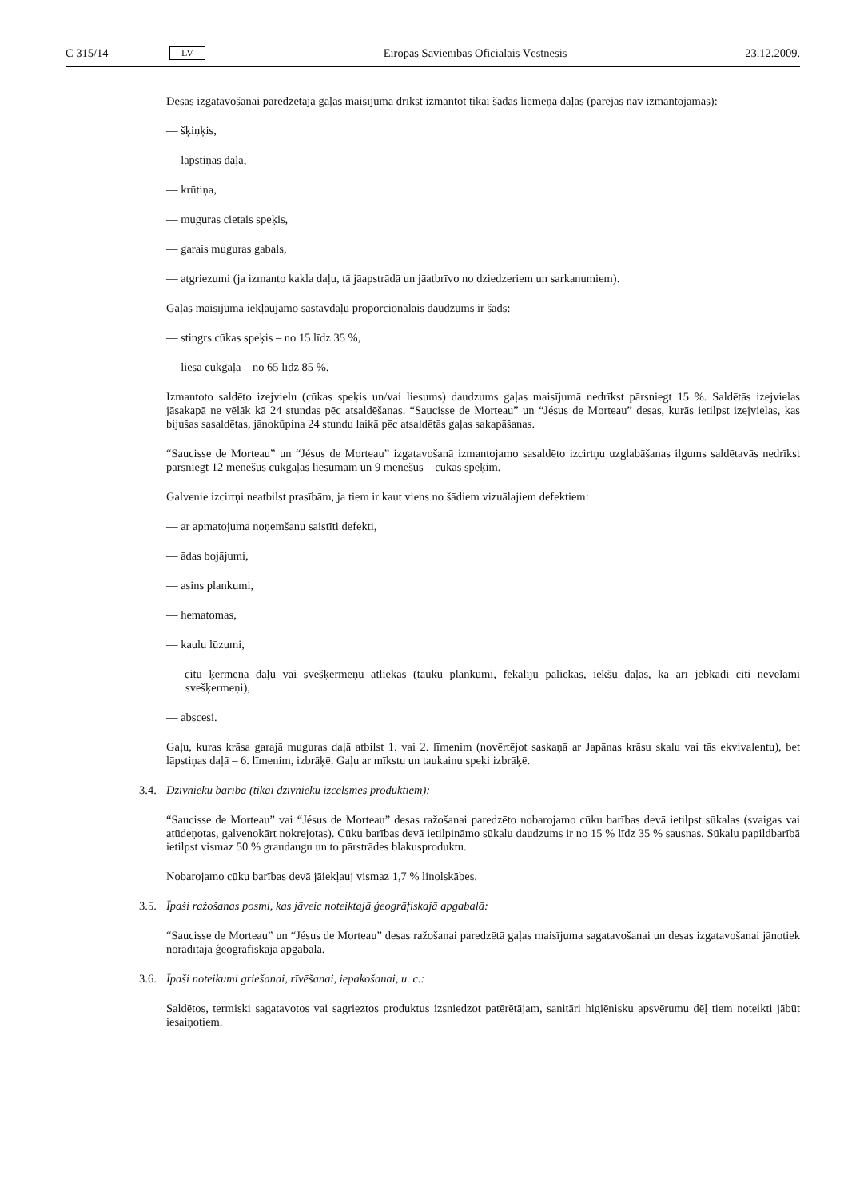C 315/14 LV Eiropas Savienības Oficiālais Vēstnesis 23.12.2009.
Desas izgatavošanai paredzētajā gaļas maisījumā drīkst izmantot tikai šādas liemeņa daļas (pārējās nav izmantojamas):
— šķiņķis,
— lāpstiņas daļa,
— krūtiņa,
— muguras cietais speķis,
— garais muguras gabals,
— atgriezumi (ja izmanto kakla daļu, tā jāapstrādā un jāatbrīvo no dziedzeriem un sarkanumiem).
Gaļas maisījumā iekļaujamo sastāvdaļu proporcionālais daudzums ir šāds:
— stingrs cūkas speķis – no 15 līdz 35 %,
— liesa cūkgaļa – no 65 līdz 85 %.
Izmantoto saldēto izejvielu (cūkas speķis un/vai liesums) daudzums gaļas maisījumā nedrīkst pārsniegt 15 %. Saldētās izejvielas jāsakapā ne vēlāk kā 24 stundas pēc atsaldēšanas. “Saucisse de Morteau” un “Jésus de Morteau” desas, kurās ietilpst izejvielas, kas bijušas sasaldētas, jānokūpina 24 stundu laikā pēc atsaldētās gaļas sakapāšanas.
“Saucisse de Morteau” un “Jésus de Morteau” izgatavošanā izmantojamo sasaldēto izcirtņu uzglabāšanas ilgums saldētavās nedrīkst pārsniegt 12 mēnešus cūkgaļas liesumam un 9 mēnešus – cūkas speķim.
Galvenie izcirtņi neatbilst prasībām, ja tiem ir kaut viens no šādiem vizuālajiem defektiem:
— ar apmatojuma noņemšanu saistīti defekti,
— ādas bojājumi,
— asins plankumi,
— hematomas,
— kaulu lūzumi,
— citu ķermeņa daļu vai svešķermeņu atliekas (tauku plankumi, fekāliju paliekas, iekšu daļas, kā arī jebkādi citi nevēlami svešķermeņi),
— abscesi.
Gaļu, kuras krāsa garajā muguras daļā atbilst 1. vai 2. līmenim (novērtējot saskaņā ar Japānas krāsu skalu vai tās ekvivalentu), bet lāpstiņas daļā – 6. līmenim, izbrāķē. Gaļu ar mīkstu un taukainu speķi izbrāķē.
3.4. Dzīvnieku barība (tikai dzīvnieku izcelsmes produktiem):
“Saucisse de Morteau” vai “Jésus de Morteau” desas ražošanai paredzēto nobarojamo cūku barības devā ietilpst sūkalas (svaigas vai atūdeņotas, galvenokārt nokrejotas). Cūku barības devā ietilpināmo sūkalu daudzums ir no 15 % līdz 35 % sausnas. Sūkalu papildbarībā ietilpst vismaz 50 % graudaugu un to pārstrādes blakusproduktu.
Nobarojamo cūku barības devā jāiekļauj vismaz 1,7 % linolskābes.
3.5. Īpaši ražošanas posmi, kas jāveic noteiktajā ģeogrāfiskajā apgabalā:
“Saucisse de Morteau” un “Jésus de Morteau” desas ražošanai paredzētā gaļas maisījuma sagatavošanai un desas izgatavošanai jānotiek norādītajā ģeogrāfiskajā apgabalā.
3.6. Īpaši noteikumi griešanai, rīvēšanai, iepakošanai, u. c.:
Saldētos, termiski sagatavotos vai sagrieztos produktus izsniedzot patērētājam, sanitāri higiēnisku apsvērumu dēļ tiem noteikti jābūt iesaiņotiem.